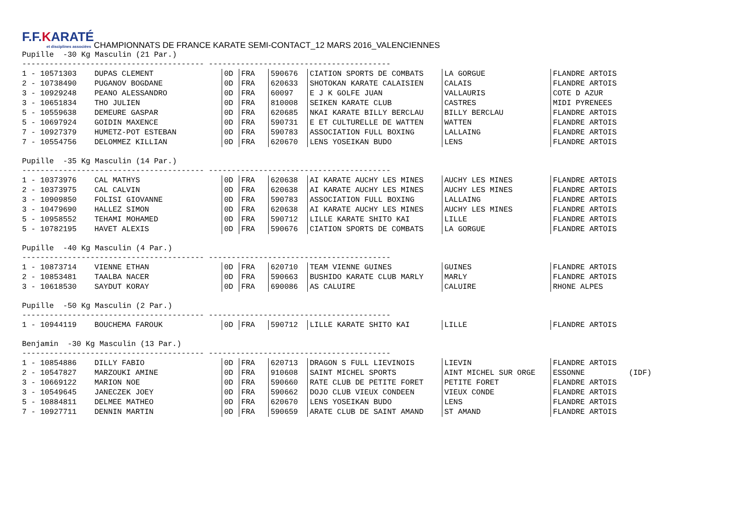F.F.KARATÉ et disciplines associées
CHAMPIONNATS DE FRANCE KARATE SEMI-CONTACT_12 MARS 2016_VALENCIENNES
Pupille -30 Kg Masculin (21 Par.)
---------------------------------------- ----------------------------------------
| 1 - 10571303 | DUPAS CLEMENT | 0D | FRA | 590676 | CIATION SPORTS DE COMBATS | LA GORGUE | FLANDRE ARTOIS | |
| 2 - 10738490 | PUGANOV BOGDANE | 0D | FRA | 620633 | SHOTOKAN KARATE CALAISIEN | CALAIS | FLANDRE ARTOIS | |
| 3 - 10929248 | PEANO ALESSANDRO | 0D | FRA | 60097 | E J K GOLFE JUAN | VALLAURIS | COTE D AZUR | |
| 3 - 10651834 | THO JULIEN | 0D | FRA | 810008 | SEIKEN KARATE CLUB | CASTRES | MIDI PYRENEES | |
| 5 - 10559638 | DEMEURE GASPAR | 0D | FRA | 620685 | NKAI KARATE BILLY BERCLAU | BILLY BERCLAU | FLANDRE ARTOIS | |
| 5 - 10697924 | GOIDIN MAXENCE | 0D | FRA | 590731 | E ET CULTURELLE DE WATTEN | WATTEN | FLANDRE ARTOIS | |
| 7 - 10927379 | HUMETZ-POT ESTEBAN | 0D | FRA | 590783 | ASSOCIATION FULL BOXING | LALLAING | FLANDRE ARTOIS | |
| 7 - 10554756 | DELOMMEZ KILLIAN | 0D | FRA | 620670 | LENS YOSEIKAN BUDO | LENS | FLANDRE ARTOIS | |
Pupille -35 Kg Masculin (14 Par.)
---------------------------------------- ----------------------------------------
| 1 - 10373976 | CAL MATHYS | 0D | FRA | 620638 | AI KARATE AUCHY LES MINES | AUCHY LES MINES | FLANDRE ARTOIS |
| 2 - 10373975 | CAL CALVIN | 0D | FRA | 620638 | AI KARATE AUCHY LES MINES | AUCHY LES MINES | FLANDRE ARTOIS |
| 3 - 10909850 | FOLISI GIOVANNE | 0D | FRA | 590783 | ASSOCIATION FULL BOXING | LALLAING | FLANDRE ARTOIS |
| 3 - 10479690 | HALLEZ SIMON | 0D | FRA | 620638 | AI KARATE AUCHY LES MINES | AUCHY LES MINES | FLANDRE ARTOIS |
| 5 - 10958552 | TEHAMI MOHAMED | 0D | FRA | 590712 | LILLE KARATE SHITO KAI | LILLE | FLANDRE ARTOIS |
| 5 - 10782195 | HAVET ALEXIS | 0D | FRA | 590676 | CIATION SPORTS DE COMBATS | LA GORGUE | FLANDRE ARTOIS |
Pupille -40 Kg Masculin (4 Par.)
---------------------------------------- ----------------------------------------
| 1 - 10873714 | VIENNE ETHAN | 0D | FRA | 620710 | TEAM VIENNE GUINES | GUINES | FLANDRE ARTOIS |
| 2 - 10853481 | TAALBA NACER | 0D | FRA | 590663 | BUSHIDO KARATE CLUB MARLY | MARLY | FLANDRE ARTOIS |
| 3 - 10618530 | SAYDUT KORAY | 0D | FRA | 690086 | AS CALUIRE | CALUIRE | RHONE ALPES |
Pupille -50 Kg Masculin (2 Par.)
---------------------------------------- ----------------------------------------
| 1 - 10944119 | BOUCHEMA FAROUK | 0D | FRA | 590712 | LILLE KARATE SHITO KAI | LILLE | FLANDRE ARTOIS |
Benjamin -30 Kg Masculin (13 Par.)
---------------------------------------- ----------------------------------------
| 1 - 10854886 | DILLY FABIO | 0D | FRA | 620713 | DRAGON S FULL LIEVINOIS | LIEVIN | FLANDRE ARTOIS | |
| 2 - 10547827 | MARZOUKI AMINE | 0D | FRA | 910608 | SAINT MICHEL SPORTS | AINT MICHEL SUR ORGE | ESSONNE | (IDF) |
| 3 - 10669122 | MARION NOE | 0D | FRA | 590660 | RATE CLUB DE PETITE FORET | PETITE FORET | FLANDRE ARTOIS | |
| 3 - 10549645 | JANECZEK JOEY | 0D | FRA | 590662 | DOJO CLUB VIEUX CONDEEN | VIEUX CONDE | FLANDRE ARTOIS | |
| 5 - 10884811 | DELMEE MATHEO | 0D | FRA | 620670 | LENS YOSEIKAN BUDO | LENS | FLANDRE ARTOIS | |
| 7 - 10927711 | DENNIN MARTIN | 0D | FRA | 590659 | ARATE CLUB DE SAINT AMAND | ST AMAND | FLANDRE ARTOIS | |